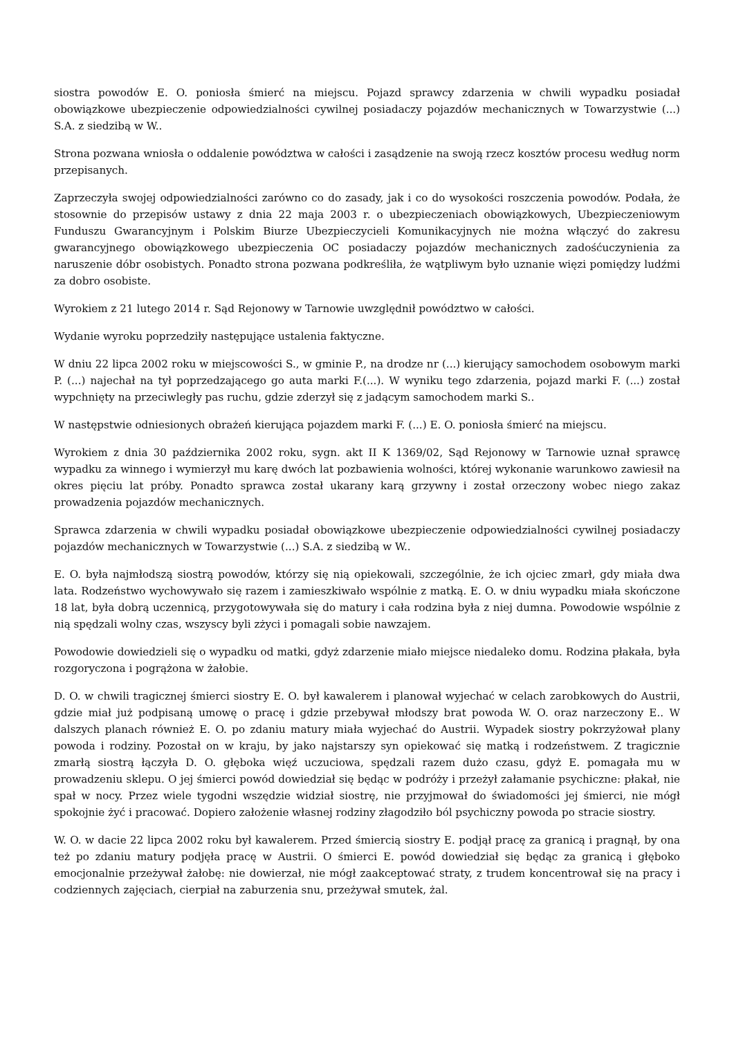siostra powodów E. O. poniosła śmierć na miejscu. Pojazd sprawcy zdarzenia w chwili wypadku posiadał obowiązkowe ubezpieczenie odpowiedzialności cywilnej posiadaczy pojazdów mechanicznych w Towarzystwie (...) S.A. z siedzibą w W..
Strona pozwana wniosła o oddalenie powództwa w całości i zasądzenie na swoją rzecz kosztów procesu według norm przepisanych.
Zaprzeczyła swojej odpowiedzialności zarówno co do zasady, jak i co do wysokości roszczenia powodów. Podała, że stosownie do przepisów ustawy z dnia 22 maja 2003 r. o ubezpieczeniach obowiązkowych, Ubezpieczeniowym Funduszu Gwarancyjnym i Polskim Biurze Ubezpieczycieli Komunikacyjnych nie można włączyć do zakresu gwarancyjnego obowiązkowego ubezpieczenia OC posiadaczy pojazdów mechanicznych zadośćuczynienia za naruszenie dóbr osobistych. Ponadto strona pozwana podkreśliła, że wątpliwym było uznanie więzi pomiędzy ludźmi za dobro osobiste.
Wyrokiem z 21 lutego 2014 r. Sąd Rejonowy w Tarnowie uwzględnił powództwo w całości.
Wydanie wyroku poprzedziły następujące ustalenia faktyczne.
W dniu 22 lipca 2002 roku w miejscowości S., w gminie P., na drodze nr (...) kierujący samochodem osobowym marki P. (...) najechał na tył poprzedzającego go auta marki F.(...). W wyniku tego zdarzenia, pojazd marki F. (...) został wypchnięty na przeciwległy pas ruchu, gdzie zderzył się z jadącym samochodem marki S..
W następstwie odniesionych obrażeń kierująca pojazdem marki F. (...) E. O. poniosła śmierć na miejscu.
Wyrokiem z dnia 30 października 2002 roku, sygn. akt II K 1369/02, Sąd Rejonowy w Tarnowie uznał sprawcę wypadku za winnego i wymierzył mu karę dwóch lat pozbawienia wolności, której wykonanie warunkowo zawiesił na okres pięciu lat próby. Ponadto sprawca został ukarany karą grzywny i został orzeczony wobec niego zakaz prowadzenia pojazdów mechanicznych.
Sprawca zdarzenia w chwili wypadku posiadał obowiązkowe ubezpieczenie odpowiedzialności cywilnej posiadaczy pojazdów mechanicznych w Towarzystwie (...) S.A. z siedzibą w W..
E. O. była najmłodszą siostrą powodów, którzy się nią opiekowali, szczególnie, że ich ojciec zmarł, gdy miała dwa lata. Rodzeństwo wychowywało się razem i zamieszkiwało wspólnie z matką. E. O. w dniu wypadku miała skończone 18 lat, była dobrą uczennicą, przygotowywała się do matury i cała rodzina była z niej dumna. Powodowie wspólnie z nią spędzali wolny czas, wszyscy byli zżyci i pomagali sobie nawzajem.
Powodowie dowiedzieli się o wypadku od matki, gdyż zdarzenie miało miejsce niedaleko domu. Rodzina płakała, była rozgoryczona i pogrążona w żałobie.
D. O. w chwili tragicznej śmierci siostry E. O. był kawalerem i planował wyjechać w celach zarobkowych do Austrii, gdzie miał już podpisaną umowę o pracę i gdzie przebywał młodszy brat powoda W. O. oraz narzeczony E.. W dalszych planach również E. O. po zdaniu matury miała wyjechać do Austrii. Wypadek siostry pokrzyżował plany powoda i rodziny. Pozostał on w kraju, by jako najstarszy syn opiekować się matką i rodzeństwem. Z tragicznie zmarłą siostrą łączyła D. O. głęboka więź uczuciowa, spędzali razem dużo czasu, gdyż E. pomagała mu w prowadzeniu sklepu. O jej śmierci powód dowiedział się będąc w podróży i przeżył załamanie psychiczne: płakał, nie spał w nocy. Przez wiele tygodni wszędzie widział siostrę, nie przyjmował do świadomości jej śmierci, nie mógł spokojnie żyć i pracować. Dopiero założenie własnej rodziny złagodziło ból psychiczny powoda po stracie siostry.
W. O. w dacie 22 lipca 2002 roku był kawalerem. Przed śmiercią siostry E. podjął pracę za granicą i pragnął, by ona też po zdaniu matury podjęła pracę w Austrii. O śmierci E. powód dowiedział się będąc za granicą i głęboko emocjonalnie przeżywał żałobę: nie dowierzał, nie mógł zaakceptować straty, z trudem koncentrował się na pracy i codziennych zajęciach, cierpiał na zaburzenia snu, przeżywał smutek, żal.